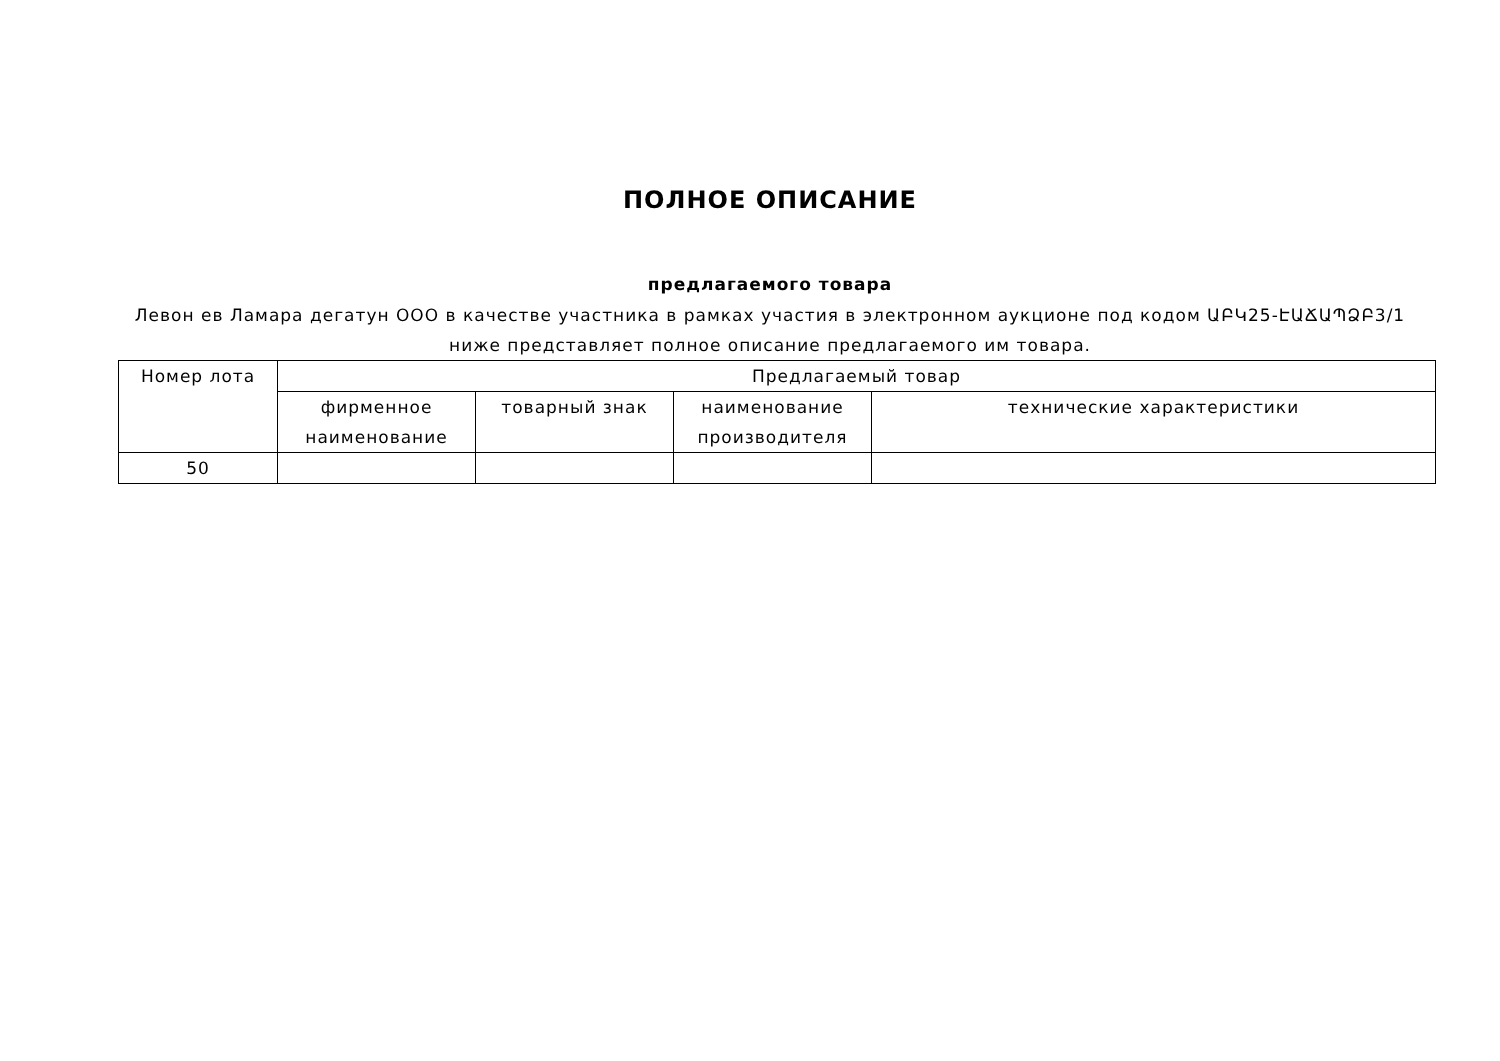ПОЛНОЕ ОПИСАНИЕ
предлагаемого товара
Левон ев Ламара дегатун ООО в качестве участника в рамках участия в электронном аукционе под кодом ԱԲԿ25-ԷԱՃԱՊՁԲ3/1
ниже представляет полное описание предлагаемого им товара.
| Номер лота | Предлагаемый товар | | | |
| --- | --- | --- | --- | --- |
| | фирменное наименование | товарный знак | наименование производителя | технические характеристики |
| 50 | | | | |